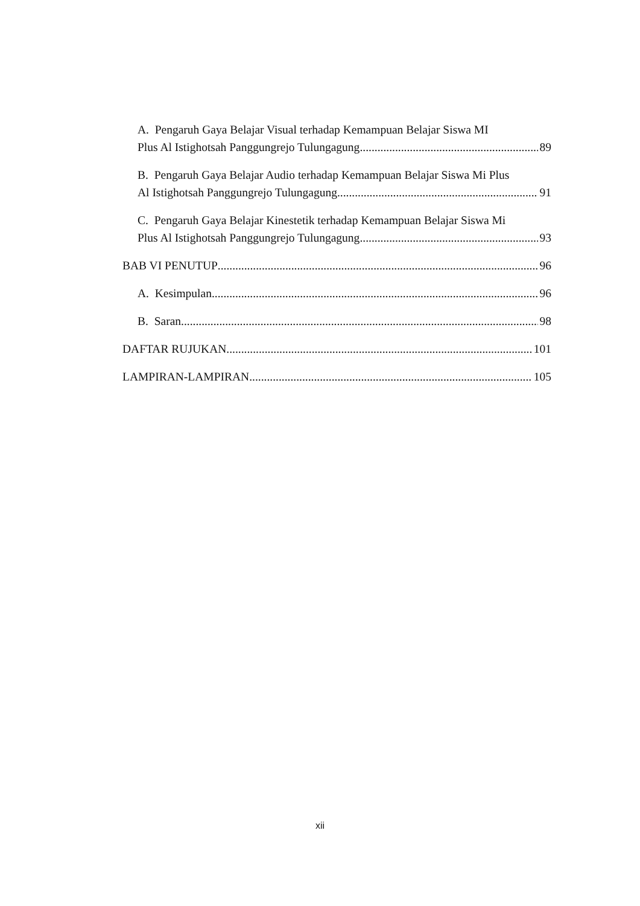A. Pengaruh Gaya Belajar Visual terhadap Kemampuan Belajar Siswa MI
Plus Al Istighotsah Panggungrejo Tulungagung 89
B. Pengaruh Gaya Belajar Audio terhadap Kemampuan Belajar Siswa Mi Plus
Al Istighotsah Panggungrejo Tulungagung 91
C. Pengaruh Gaya Belajar Kinestetik terhadap Kemampuan Belajar Siswa Mi
Plus Al Istighotsah Panggungrejo Tulungagung 93
BAB VI PENUTUP 96
A. Kesimpulan 96
B. Saran 98
DAFTAR RUJUKAN 101
LAMPIRAN-LAMPIRAN 105
xii